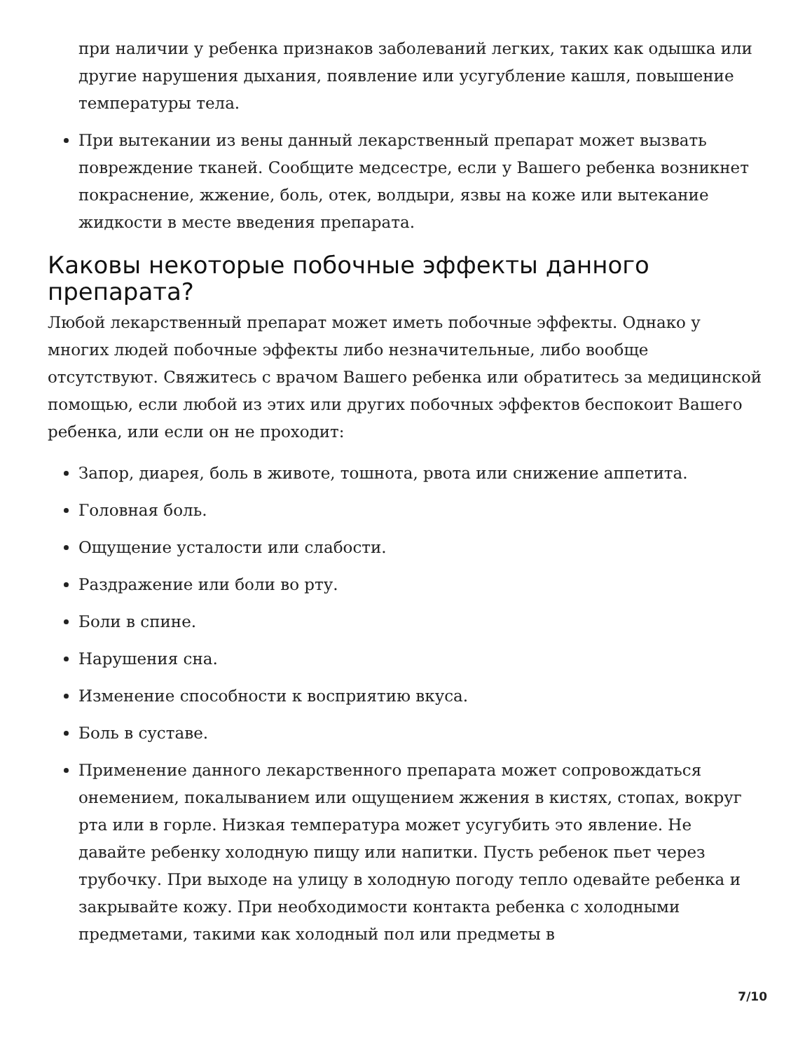при наличии у ребенка признаков заболеваний легких, таких как одышка или другие нарушения дыхания, появление или усугубление кашля, повышение температуры тела.
При вытекании из вены данный лекарственный препарат может вызвать повреждение тканей. Сообщите медсестре, если у Вашего ребенка возникнет покраснение, жжение, боль, отек, волдыри, язвы на коже или вытекание жидкости в месте введения препарата.
Каковы некоторые побочные эффекты данного препарата?
Любой лекарственный препарат может иметь побочные эффекты. Однако у многих людей побочные эффекты либо незначительные, либо вообще отсутствуют. Свяжитесь с врачом Вашего ребенка или обратитесь за медицинской помощью, если любой из этих или других побочных эффектов беспокоит Вашего ребенка, или если он не проходит:
Запор, диарея, боль в животе, тошнота, рвота или снижение аппетита.
Головная боль.
Ощущение усталости или слабости.
Раздражение или боли во рту.
Боли в спине.
Нарушения сна.
Изменение способности к восприятию вкуса.
Боль в суставе.
Применение данного лекарственного препарата может сопровождаться онемением, покалыванием или ощущением жжения в кистях, стопах, вокруг рта или в горле. Низкая температура может усугубить это явление. Не давайте ребенку холодную пищу или напитки. Пусть ребенок пьет через трубочку. При выходе на улицу в холодную погоду тепло одевайте ребенка и закрывайте кожу. При необходимости контакта ребенка с холодными предметами, такими как холодный пол или предметы в
7/10